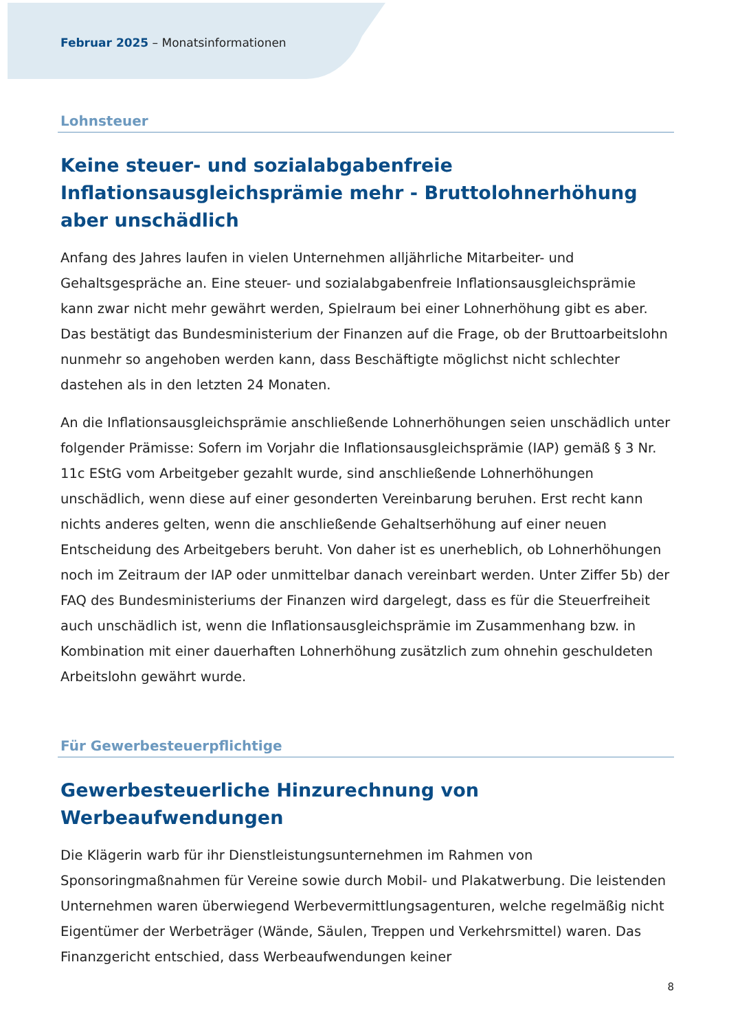Februar 2025 – Monatsinformationen
Lohnsteuer
Keine steuer- und sozialabgabenfreie Inflationsausgleichsprämie mehr - Bruttolohnerhöhung aber unschädlich
Anfang des Jahres laufen in vielen Unternehmen alljährliche Mitarbeiter- und Gehaltsgespräche an. Eine steuer- und sozialabgabenfreie Inflationsausgleichsprämie kann zwar nicht mehr gewährt werden, Spielraum bei einer Lohnerhöhung gibt es aber. Das bestätigt das Bundesministerium der Finanzen auf die Frage, ob der Bruttoarbeitslohn nunmehr so angehoben werden kann, dass Beschäftigte möglichst nicht schlechter dastehen als in den letzten 24 Monaten.
An die Inflationsausgleichsprämie anschließende Lohnerhöhungen seien unschädlich unter folgender Prämisse: Sofern im Vorjahr die Inflationsausgleichsprämie (IAP) gemäß § 3 Nr. 11c EStG vom Arbeitgeber gezahlt wurde, sind anschließende Lohnerhöhungen unschädlich, wenn diese auf einer gesonderten Vereinbarung beruhen. Erst recht kann nichts anderes gelten, wenn die anschließende Gehaltserhöhung auf einer neuen Entscheidung des Arbeitgebers beruht. Von daher ist es unerheblich, ob Lohnerhöhungen noch im Zeitraum der IAP oder unmittelbar danach vereinbart werden. Unter Ziffer 5b) der FAQ des Bundesministeriums der Finanzen wird dargelegt, dass es für die Steuerfreiheit auch unschädlich ist, wenn die Inflationsausgleichsprämie im Zusammenhang bzw. in Kombination mit einer dauerhaften Lohnerhöhung zusätzlich zum ohnehin geschuldeten Arbeitslohn gewährt wurde.
Für Gewerbesteuerpflichtige
Gewerbesteuerliche Hinzurechnung von Werbeaufwendungen
Die Klägerin warb für ihr Dienstleistungsunternehmen im Rahmen von Sponsoringmaßnahmen für Vereine sowie durch Mobil- und Plakatwerbung. Die leistenden Unternehmen waren überwiegend Werbevermittlungsagenturen, welche regelmäßig nicht Eigentümer der Werbeträger (Wände, Säulen, Treppen und Verkehrsmittel) waren. Das Finanzgericht entschied, dass Werbeaufwendungen keiner
8